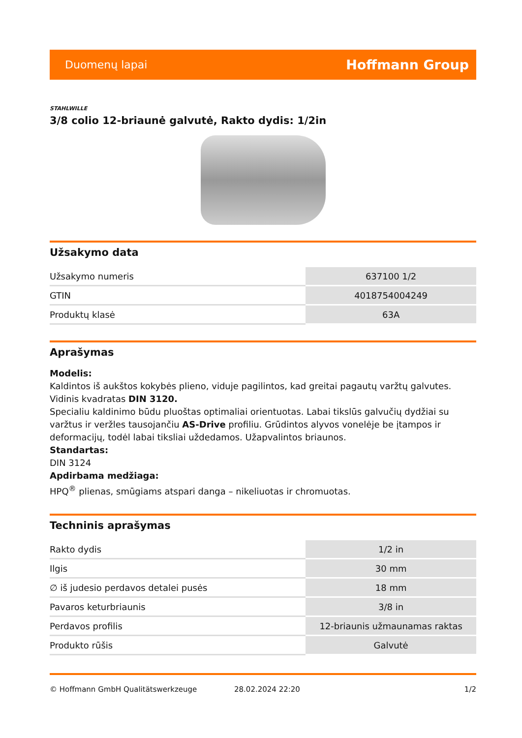Duomenų lapai Hoffmann Group
STAHLWILLE
3/8 colio 12-briaunė galvutė, Rakto dydis: 1/2in
Užsakymo data
| Užsakymo numeris | 637100 1/2 |
| GTIN | 4018754004249 |
| Produktų klasė | 63A |
Aprašymas
Modelis:
Kaldintos iš aukštos kokybės plieno, viduje pagilintos, kad greitai pagautų varžtų galvutes. Vidinis kvadratas DIN 3120.
Specialiu kaldinimo būdu pluoštas optimaliai orientuotas. Labai tikslūs galvučių dydžiai su varžtus ir veržles tausojančiu AS-Drive profiliu. Grūdintos alyvos vonelėje be įtampos ir deformacijų, todėl labai tiksliai uždedamos. Užapvalintos briaunos.
Standartas:
DIN 3124
Apdirbama medžiaga:
HPQ<sup>®</sup> plienas, smūgiams atspari danga – nikeliuotas ir chromuotas.
Techninis aprašymas
| Rakto dydis | 1/2 in |
| Ilgis | 30 mm |
| ∅ iš judesio perdavos detalei pusės | 18 mm |
| Pavaros keturbriaunis | 3/8 in |
| Perdavos profilis | 12-briaunis užmaunamas raktas |
| Produkto rūšis | Galvutė |
© Hoffmann GmbH Qualitätswerkzeuge 28.02.2024 22:20 1/2